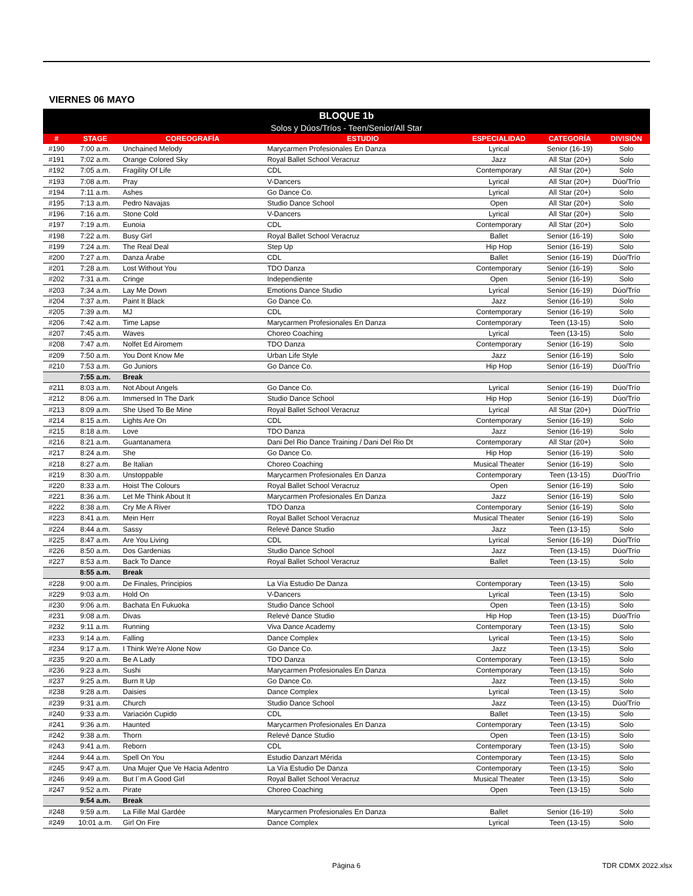VIERNES 06 MAYO
| BLOQUE 1b | | | | | | |
| --- | --- | --- | --- | --- | --- | --- |
| Solos y Dúos/Tríos - Teen/Senior/All Star | | | | | | |
| # | STAGE | COREOGRAFÍA | ESTUDIO | ESPECIALIDAD | CATEGORÍA | DIVISIÓN |
| #190 | 7:00 a.m. | Unchained Melody | Marycarmen Profesionales En Danza | Lyrical | Senior (16-19) | Solo |
| #191 | 7:02 a.m. | Orange Colored Sky | Royal Ballet School Veracruz | Jazz | All Star (20+) | Solo |
| #192 | 7:05 a.m. | Fragility Of Life | CDL | Contemporary | All Star (20+) | Solo |
| #193 | 7:08 a.m. | Pray | V-Dancers | Lyrical | All Star (20+) | Dúo/Trío |
| #194 | 7:11 a.m. | Ashes | Go Dance Co. | Lyrical | All Star (20+) | Solo |
| #195 | 7:13 a.m. | Pedro Navajas | Studio Dance School | Open | All Star (20+) | Solo |
| #196 | 7:16 a.m. | Stone Cold | V-Dancers | Lyrical | All Star (20+) | Solo |
| #197 | 7:19 a.m. | Eunoia | CDL | Contemporary | All Star (20+) | Solo |
| #198 | 7:22 a.m. | Busy Girl | Royal Ballet School Veracruz | Ballet | Senior (16-19) | Solo |
| #199 | 7:24 a.m. | The Real Deal | Step Up | Hip Hop | Senior (16-19) | Solo |
| #200 | 7:27 a.m. | Danza Árabe | CDL | Ballet | Senior (16-19) | Dúo/Trío |
| #201 | 7:28 a.m. | Lost Without You | TDO Danza | Contemporary | Senior (16-19) | Solo |
| #202 | 7:31 a.m. | Cringe | Independiente | Open | Senior (16-19) | Solo |
| #203 | 7:34 a.m. | Lay Me Down | Emotions Dance Studio | Lyrical | Senior (16-19) | Dúo/Trío |
| #204 | 7:37 a.m. | Paint It Black | Go Dance Co. | Jazz | Senior (16-19) | Solo |
| #205 | 7:39 a.m. | MJ | CDL | Contemporary | Senior (16-19) | Solo |
| #206 | 7:42 a.m. | Time Lapse | Marycarmen Profesionales En Danza | Contemporary | Teen (13-15) | Solo |
| #207 | 7:45 a.m. | Waves | Choreo Coaching | Lyrical | Teen (13-15) | Solo |
| #208 | 7:47 a.m. | Nolfet Ed Airomem | TDO Danza | Contemporary | Senior (16-19) | Solo |
| #209 | 7:50 a.m. | You Dont Know Me | Urban Life Style | Jazz | Senior (16-19) | Solo |
| #210 | 7:53 a.m. | Go Juniors | Go Dance Co. | Hip Hop | Senior (16-19) | Dúo/Trío |
| | 7:55 a.m. | Break | | | | |
| #211 | 8:03 a.m. | Not About Angels | Go Dance Co. | Lyrical | Senior (16-19) | Dúo/Trío |
| #212 | 8:06 a.m. | Immersed In The Dark | Studio Dance School | Hip Hop | Senior (16-19) | Dúo/Trío |
| #213 | 8:09 a.m. | She Used To Be Mine | Royal Ballet School Veracruz | Lyrical | All Star (20+) | Dúo/Trío |
| #214 | 8:15 a.m. | Lights Are On | CDL | Contemporary | Senior (16-19) | Solo |
| #215 | 8:18 a.m. | Love | TDO Danza | Jazz | Senior (16-19) | Solo |
| #216 | 8:21 a.m. | Guantanamera | Dani Del Rio Dance Training / Dani Del Rio Dt | Contemporary | All Star (20+) | Solo |
| #217 | 8:24 a.m. | She | Go Dance Co. | Hip Hop | Senior (16-19) | Solo |
| #218 | 8:27 a.m. | Be Italian | Choreo Coaching | Musical Theater | Senior (16-19) | Solo |
| #219 | 8:30 a.m. | Unstoppable | Marycarmen Profesionales En Danza | Contemporary | Teen (13-15) | Dúo/Trío |
| #220 | 8:33 a.m. | Hoist The Colours | Royal Ballet School Veracruz | Open | Senior (16-19) | Solo |
| #221 | 8:36 a.m. | Let Me Think About It | Marycarmen Profesionales En Danza | Jazz | Senior (16-19) | Solo |
| #222 | 8:38 a.m. | Cry Me A River | TDO Danza | Contemporary | Senior (16-19) | Solo |
| #223 | 8:41 a.m. | Mein Herr | Royal Ballet School Veracruz | Musical Theater | Senior (16-19) | Solo |
| #224 | 8:44 a.m. | Sassy | Relevé Dance Studio | Jazz | Teen (13-15) | Solo |
| #225 | 8:47 a.m. | Are You Living | CDL | Lyrical | Senior (16-19) | Dúo/Trío |
| #226 | 8:50 a.m. | Dos Gardenias | Studio Dance School | Jazz | Teen (13-15) | Dúo/Trío |
| #227 | 8:53 a.m. | Back To Dance | Royal Ballet School Veracruz | Ballet | Teen (13-15) | Solo |
| | 8:55 a.m. | Break | | | | |
| #228 | 9:00 a.m. | De Finales, Principios | La Vía Estudio De Danza | Contemporary | Teen (13-15) | Solo |
| #229 | 9:03 a.m. | Hold On | V-Dancers | Lyrical | Teen (13-15) | Solo |
| #230 | 9:06 a.m. | Bachata En Fukuoka | Studio Dance School | Open | Teen (13-15) | Solo |
| #231 | 9:08 a.m. | Divas | Relevé Dance Studio | Hip Hop | Teen (13-15) | Dúo/Trío |
| #232 | 9:11 a.m. | Running | Viva Dance Academy | Contemporary | Teen (13-15) | Solo |
| #233 | 9:14 a.m. | Falling | Dance Complex | Lyrical | Teen (13-15) | Solo |
| #234 | 9:17 a.m. | I Think We're Alone Now | Go Dance Co. | Jazz | Teen (13-15) | Solo |
| #235 | 9:20 a.m. | Be A Lady | TDO Danza | Contemporary | Teen (13-15) | Solo |
| #236 | 9:23 a.m. | Sushi | Marycarmen Profesionales En Danza | Contemporary | Teen (13-15) | Solo |
| #237 | 9:25 a.m. | Burn It Up | Go Dance Co. | Jazz | Teen (13-15) | Solo |
| #238 | 9:28 a.m. | Daisies | Dance Complex | Lyrical | Teen (13-15) | Solo |
| #239 | 9:31 a.m. | Church | Studio Dance School | Jazz | Teen (13-15) | Dúo/Trío |
| #240 | 9:33 a.m. | Variación Cupido | CDL | Ballet | Teen (13-15) | Solo |
| #241 | 9:36 a.m. | Haunted | Marycarmen Profesionales En Danza | Contemporary | Teen (13-15) | Solo |
| #242 | 9:38 a.m. | Thorn | Relevé Dance Studio | Open | Teen (13-15) | Solo |
| #243 | 9:41 a.m. | Reborn | CDL | Contemporary | Teen (13-15) | Solo |
| #244 | 9:44 a.m. | Spell On You | Estudio Danzart Mérida | Contemporary | Teen (13-15) | Solo |
| #245 | 9:47 a.m. | Una Mujer Que Ve Hacia Adentro | La Vía Estudio De Danza | Contemporary | Teen (13-15) | Solo |
| #246 | 9:49 a.m. | But I´m A Good Girl | Royal Ballet School Veracruz | Musical Theater | Teen (13-15) | Solo |
| #247 | 9:52 a.m. | Pirate | Choreo Coaching | Open | Teen (13-15) | Solo |
| | 9:54 a.m. | Break | | | | |
| #248 | 9:59 a.m. | La Fille Mal Gardée | Marycarmen Profesionales En Danza | Ballet | Senior (16-19) | Solo |
| #249 | 10:01 a.m. | Girl On Fire | Dance Complex | Lyrical | Teen (13-15) | Solo |
Página 6 TDR CDMX 2022.xlsx